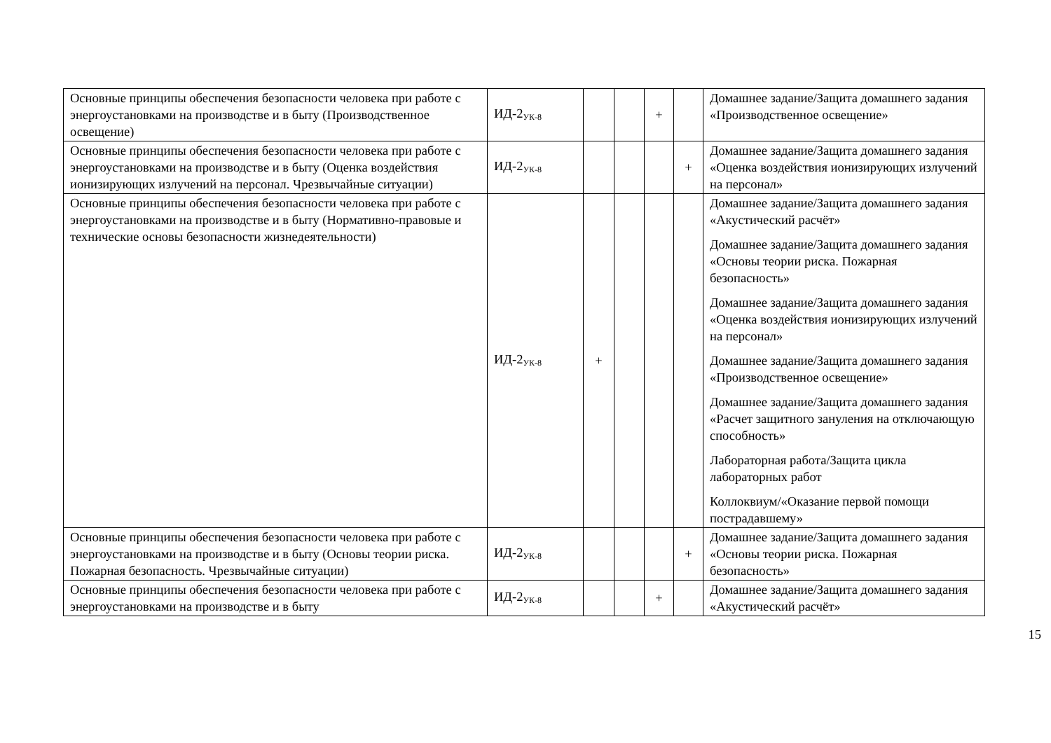| Основные принципы обеспечения безопасности человека при работе с энергоустановками на производстве и в быту (Производственное освещение) | ИД-2<sub>УК-8</sub> | | | + | | Домашнее задание/Защита домашнего задания «Производственное освещение» |
| Основные принципы обеспечения безопасности человека при работе с энергоустановками на производстве и в быту (Оценка воздействия ионизирующих излучений на персонал. Чрезвычайные ситуации) | ИД-2<sub>УК-8</sub> | | | | + | Домашнее задание/Защита домашнего задания «Оценка воздействия ионизирующих излучений на персонал» |
| Основные принципы обеспечения безопасности человека при работе с энергоустановками на производстве и в быту (Нормативно-правовые и технические основы безопасности жизнедеятельности) | ИД-2<sub>УК-8</sub> | + | | | | Домашнее задание/Защита домашнего задания «Акустический расчёт» Домашнее задание/Защита домашнего задания «Основы теории риска. Пожарная безопасность» Домашнее задание/Защита домашнего задания «Оценка воздействия ионизирующих излучений на персонал» Домашнее задание/Защита домашнего задания «Производственное освещение» Домашнее задание/Защита домашнего задания «Расчет защитного зануления на отключающую способность» Лабораторная работа/Защита цикла лабораторных работ Коллоквиум/«Оказание первой помощи пострадавшему» |
| Основные принципы обеспечения безопасности человека при работе с энергоустановками на производстве и в быту (Основы теории риска. Пожарная безопасность. Чрезвычайные ситуации) | ИД-2<sub>УК-8</sub> | | | | + | Домашнее задание/Защита домашнего задания «Основы теории риска. Пожарная безопасность» |
| Основные принципы обеспечения безопасности человека при работе с энергоустановками на производстве и в быту | ИД-2<sub>УК-8</sub> | | | + | | Домашнее задание/Защита домашнего задания «Акустический расчёт» |
15